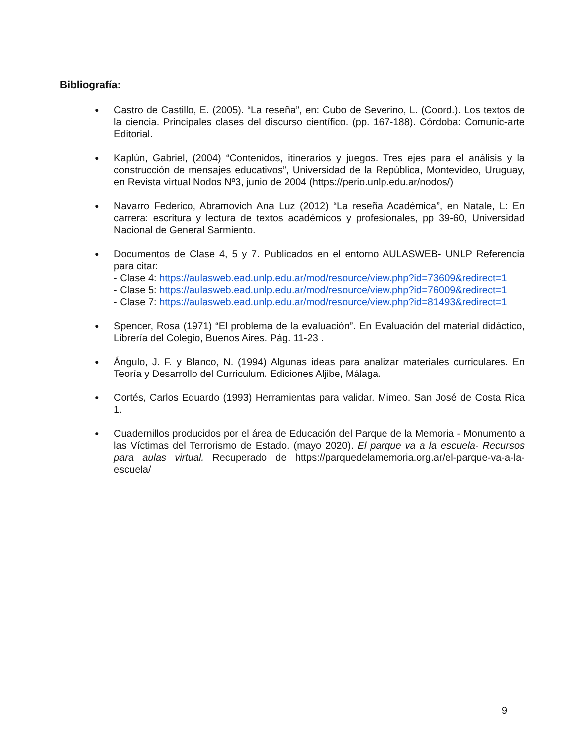Bibliografía:
● Castro de Castillo, E. (2005). “La reseña”, en: Cubo de Severino, L. (Coord.). Los textos de la ciencia. Principales clases del discurso científico. (pp. 167-188). Córdoba: Comunic-arte Editorial.
● Kaplún, Gabriel, (2004) “Contenidos, itinerarios y juegos. Tres ejes para el análisis y la construcción de mensajes educativos”, Universidad de la República, Montevideo, Uruguay, en Revista virtual Nodos Nº3, junio de 2004 (https://perio.unlp.edu.ar/nodos/)
● Navarro Federico, Abramovich Ana Luz (2012) “La reseña Académica”, en Natale, L: En carrera: escritura y lectura de textos académicos y profesionales, pp 39-60, Universidad Nacional de General Sarmiento.
● Documentos de Clase 4, 5 y 7. Publicados en el entorno AULASWEB- UNLP Referencia para citar:
- Clase 4: https://aulasweb.ead.unlp.edu.ar/mod/resource/view.php?id=73609&redirect=1
- Clase 5: https://aulasweb.ead.unlp.edu.ar/mod/resource/view.php?id=76009&redirect=1
- Clase 7: https://aulasweb.ead.unlp.edu.ar/mod/resource/view.php?id=81493&redirect=1
● Spencer, Rosa (1971) “El problema de la evaluación”. En Evaluación del material didáctico, Librería del Colegio, Buenos Aires. Pág. 11-23 .
● Ángulo, J. F. y Blanco, N. (1994) Algunas ideas para analizar materiales curriculares. En Teoría y Desarrollo del Curriculum. Ediciones Aljibe, Málaga.
● Cortés, Carlos Eduardo (1993) Herramientas para validar. Mimeo. San José de Costa Rica 1.
● Cuadernillos producidos por el área de Educación del Parque de la Memoria - Monumento a las Víctimas del Terrorismo de Estado. (mayo 2020). El parque va a la escuela- Recursos para aulas virtual. Recuperado de https://parquedelamemoria.org.ar/el-parque-va-a-la-escuela/
9